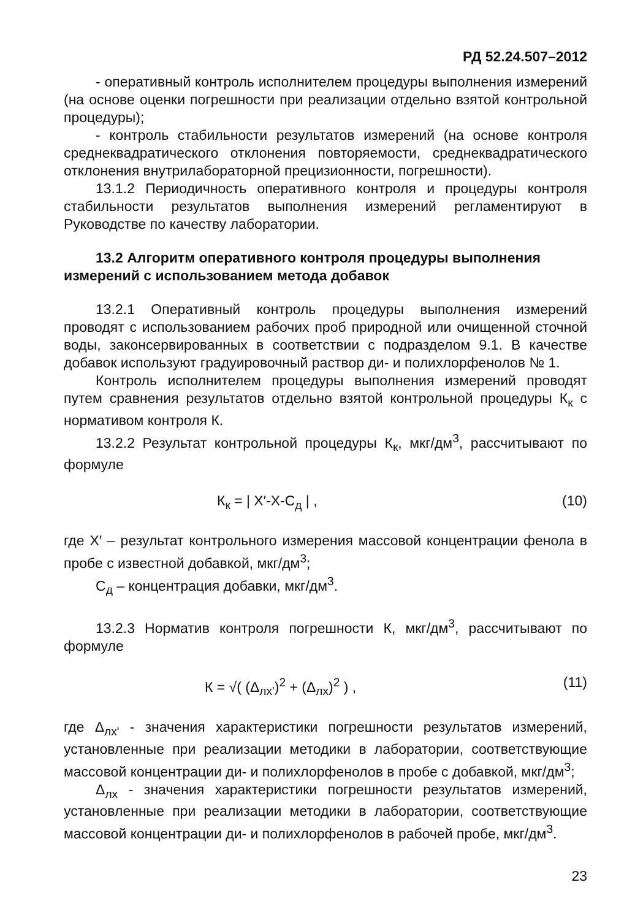РД 52.24.507–2012
- оперативный контроль исполнителем процедуры выполнения измерений (на основе оценки погрешности при реализации отдельно взятой контрольной процедуры);
- контроль стабильности результатов измерений (на основе контроля среднеквадратического отклонения повторяемости, среднеквадратического отклонения внутрилабораторной прецизионности, погрешности).
13.1.2 Периодичность оперативного контроля и процедуры контроля стабильности результатов выполнения измерений регламентируют в Руководстве по качеству лаборатории.
13.2 Алгоритм оперативного контроля процедуры выполнения измерений с использованием метода добавок
13.2.1 Оперативный контроль процедуры выполнения измерений проводят с использованием рабочих проб природной или очищенной сточной воды, законсервированных в соответствии с подразделом 9.1. В качестве добавок используют градуировочный раствор ди- и полихлорфенолов № 1.
Контроль исполнителем процедуры выполнения измерений проводят путем сравнения результатов отдельно взятой контрольной процедуры К<sub>к</sub> с нормативом контроля К.
13.2.2 Результат контрольной процедуры К<sub>к</sub>, мкг/дм<sup>3</sup>, рассчитывают по формуле
К<sub>к</sub> = | X′-X-С<sub>д</sub> | , (10)
где X′ – результат контрольного измерения массовой концентрации фенола в пробе с известной добавкой, мкг/дм<sup>3</sup>;
С<sub>д</sub> – концентрация добавки, мкг/дм<sup>3</sup>.
13.2.3 Норматив контроля погрешности К, мкг/дм<sup>3</sup>, рассчитывают по формуле
К = √( (Δ<sub>лх'</sub>)<sup>2</sup> + (Δ<sub>лх</sub>)<sup>2</sup> ) , (11)
где Δ<sub>лх'</sub> - значения характеристики погрешности результатов измерений, установленные при реализации методики в лаборатории, соответствующие массовой концентрации ди- и полихлорфенолов в пробе с добавкой, мкг/дм<sup>3</sup>;
Δ<sub>лх</sub> - значения характеристики погрешности результатов измерений, установленные при реализации методики в лаборатории, соответствующие массовой концентрации ди- и полихлорфенолов в рабочей пробе, мкг/дм<sup>3</sup>.
23